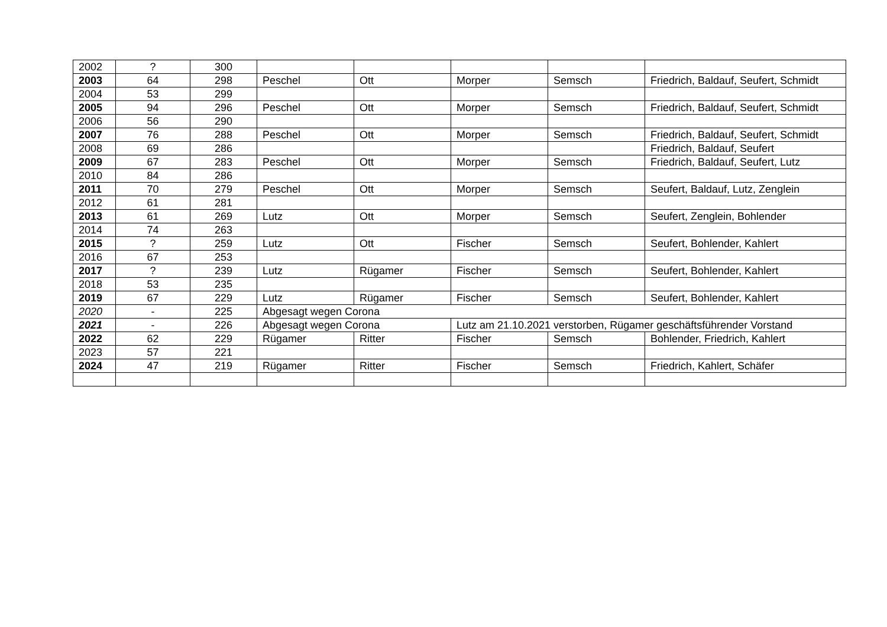| 2002 | ? | 300 | | | | | |
| 2003 | 64 | 298 | Peschel | Ott | Morper | Semsch | Friedrich, Baldauf, Seufert, Schmidt |
| 2004 | 53 | 299 | | | | | |
| 2005 | 94 | 296 | Peschel | Ott | Morper | Semsch | Friedrich, Baldauf, Seufert, Schmidt |
| 2006 | 56 | 290 | | | | | |
| 2007 | 76 | 288 | Peschel | Ott | Morper | Semsch | Friedrich, Baldauf, Seufert, Schmidt |
| 2008 | 69 | 286 | | | | | Friedrich, Baldauf, Seufert |
| 2009 | 67 | 283 | Peschel | Ott | Morper | Semsch | Friedrich, Baldauf, Seufert, Lutz |
| 2010 | 84 | 286 | | | | | |
| 2011 | 70 | 279 | Peschel | Ott | Morper | Semsch | Seufert, Baldauf, Lutz, Zenglein |
| 2012 | 61 | 281 | | | | | |
| 2013 | 61 | 269 | Lutz | Ott | Morper | Semsch | Seufert, Zenglein, Bohlender |
| 2014 | 74 | 263 | | | | | |
| 2015 | ? | 259 | Lutz | Ott | Fischer | Semsch | Seufert, Bohlender, Kahlert |
| 2016 | 67 | 253 | | | | | |
| 2017 | ? | 239 | Lutz | Rügamer | Fischer | Semsch | Seufert, Bohlender, Kahlert |
| 2018 | 53 | 235 | | | | | |
| 2019 | 67 | 229 | Lutz | Rügamer | Fischer | Semsch | Seufert, Bohlender, Kahlert |
| 2020 | - | 225 | Abgesagt wegen Corona | | | | |
| 2021 | - | 226 | Abgesagt wegen Corona | | Lutz am 21.10.2021 verstorben, Rügamer geschäftsführender Vorstand | | |
| 2022 | 62 | 229 | Rügamer | Ritter | Fischer | Semsch | Bohlender, Friedrich, Kahlert |
| 2023 | 57 | 221 | | | | | |
| 2024 | 47 | 219 | Rügamer | Ritter | Fischer | Semsch | Friedrich, Kahlert, Schäfer |